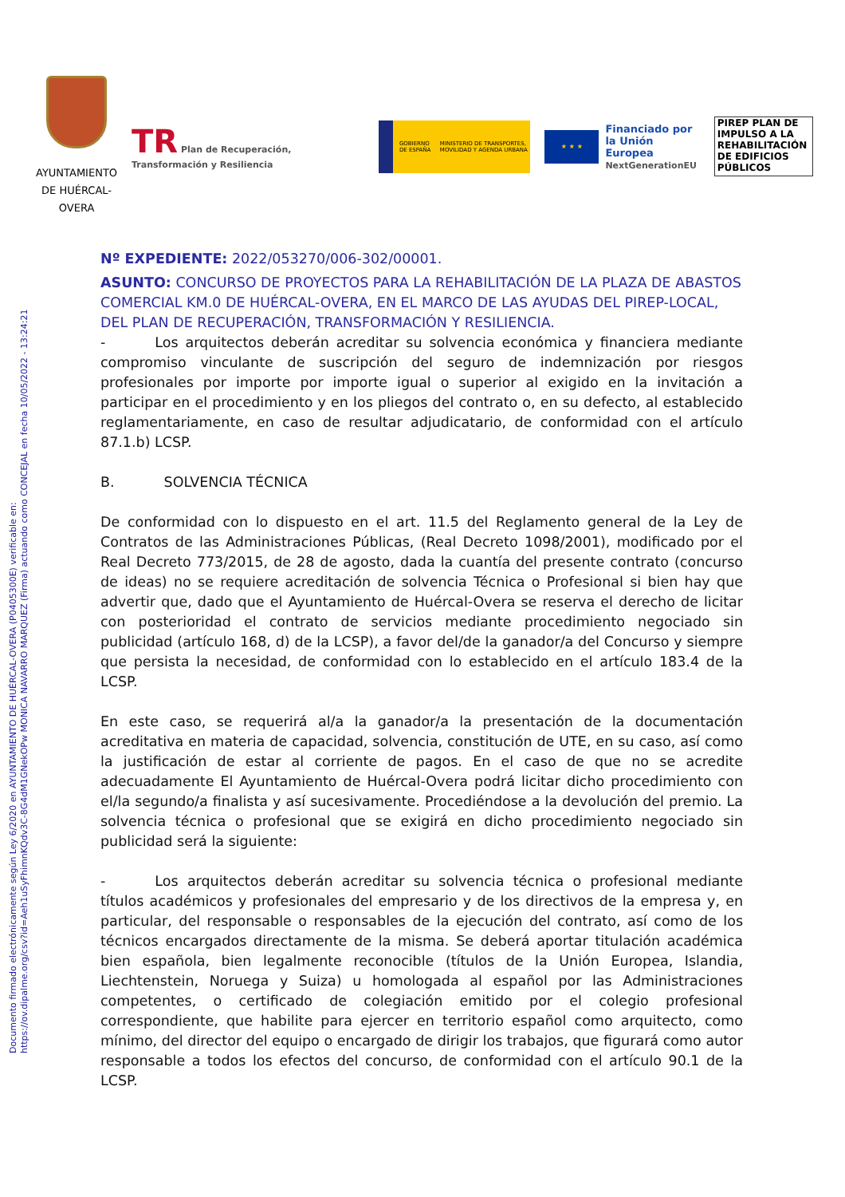Documento firmado electrónicamente según Ley 6/2020 en AYUNTAMIENTO DE HUÉRCAL-OVERA (P0405300E) verificable en:
https://ov.dipalme.org/csv?id=Aeh1uSyFhimnKQdv3C-8G4dM1GNekOPw MONICA NAVARRO MARQUEZ (Firma) actuando como CONCEJAL en fecha 10/05/2022 - 13:24:21
AYUNTAMIENTO DE HUÉRCAL-OVERA
TR Plan de Recuperación, Transformación y Resiliencia
GOBIERNO DE ESPAÑA MINISTERIO DE TRANSPORTES, MOVILIDAD Y AGENDA URBANA
★ ★ ★
Financiado por
la Unión Europea
NextGenerationEU
PIREP PLAN DE IMPULSO A LA REHABILITACIÓN DE EDIFICIOS PÚBLICOS
Nº EXPEDIENTE: 2022/053270/006-302/00001.
ASUNTO: CONCURSO DE PROYECTOS PARA LA REHABILITACIÓN DE LA PLAZA DE ABASTOS COMERCIAL KM.0 DE HUÉRCAL-OVERA, EN EL MARCO DE LAS AYUDAS DEL PIREP-LOCAL, DEL PLAN DE RECUPERACIÓN, TRANSFORMACIÓN Y RESILIENCIA.
- Los arquitectos deberán acreditar su solvencia económica y financiera mediante compromiso vinculante de suscripción del seguro de indemnización por riesgos profesionales por importe por importe igual o superior al exigido en la invitación a participar en el procedimiento y en los pliegos del contrato o, en su defecto, al establecido reglamentariamente, en caso de resultar adjudicatario, de conformidad con el artículo 87.1.b) LCSP.
B. SOLVENCIA TÉCNICA
De conformidad con lo dispuesto en el art. 11.5 del Reglamento general de la Ley de Contratos de las Administraciones Públicas, (Real Decreto 1098/2001), modificado por el Real Decreto 773/2015, de 28 de agosto, dada la cuantía del presente contrato (concurso de ideas) no se requiere acreditación de solvencia Técnica o Profesional si bien hay que advertir que, dado que el Ayuntamiento de Huércal-Overa se reserva el derecho de licitar con posterioridad el contrato de servicios mediante procedimiento negociado sin publicidad (artículo 168, d) de la LCSP), a favor del/de la ganador/a del Concurso y siempre que persista la necesidad, de conformidad con lo establecido en el artículo 183.4 de la LCSP.
En este caso, se requerirá al/a la ganador/a la presentación de la documentación acreditativa en materia de capacidad, solvencia, constitución de UTE, en su caso, así como la justificación de estar al corriente de pagos. En el caso de que no se acredite adecuadamente El Ayuntamiento de Huércal-Overa podrá licitar dicho procedimiento con el/la segundo/a finalista y así sucesivamente. Procediéndose a la devolución del premio. La solvencia técnica o profesional que se exigirá en dicho procedimiento negociado sin publicidad será la siguiente:
- Los arquitectos deberán acreditar su solvencia técnica o profesional mediante títulos académicos y profesionales del empresario y de los directivos de la empresa y, en particular, del responsable o responsables de la ejecución del contrato, así como de los técnicos encargados directamente de la misma. Se deberá aportar titulación académica bien española, bien legalmente reconocible (títulos de la Unión Europea, Islandia, Liechtenstein, Noruega y Suiza) u homologada al español por las Administraciones competentes, o certificado de colegiación emitido por el colegio profesional correspondiente, que habilite para ejercer en territorio español como arquitecto, como mínimo, del director del equipo o encargado de dirigir los trabajos, que figurará como autor responsable a todos los efectos del concurso, de conformidad con el artículo 90.1 de la LCSP.